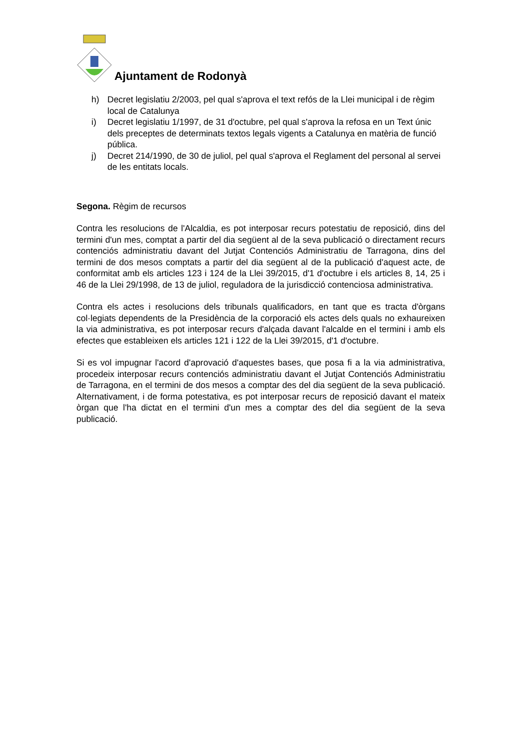Ajuntament de Rodonyà
h) Decret legislatiu 2/2003, pel qual s'aprova el text refós de la Llei municipal i de règim local de Catalunya
i) Decret legislatiu 1/1997, de 31 d'octubre, pel qual s'aprova la refosa en un Text únic dels preceptes de determinats textos legals vigents a Catalunya en matèria de funció pública.
j) Decret 214/1990, de 30 de juliol, pel qual s'aprova el Reglament del personal al servei de les entitats locals.
Segona. Règim de recursos
Contra les resolucions de l'Alcaldia, es pot interposar recurs potestatiu de reposició, dins del termini d'un mes, comptat a partir del dia següent al de la seva publicació o directament recurs contenciós administratiu davant del Jutjat Contenciós Administratiu de Tarragona, dins del termini de dos mesos comptats a partir del dia següent al de la publicació d'aquest acte, de conformitat amb els articles 123 i 124 de la Llei 39/2015, d'1 d'octubre i els articles 8, 14, 25 i 46 de la Llei 29/1998, de 13 de juliol, reguladora de la jurisdicció contenciosa administrativa.
Contra els actes i resolucions dels tribunals qualificadors, en tant que es tracta d'òrgans col·legiats dependents de la Presidència de la corporació els actes dels quals no exhaureixen la via administrativa, es pot interposar recurs d'alçada davant l'alcalde en el termini i amb els efectes que estableixen els articles 121 i 122 de la Llei 39/2015, d'1 d'octubre.
Si es vol impugnar l'acord d'aprovació d'aquestes bases, que posa fi a la via administrativa, procedeix interposar recurs contenciós administratiu davant el Jutjat Contenciós Administratiu de Tarragona, en el termini de dos mesos a comptar des del dia següent de la seva publicació. Alternativament, i de forma potestativa, es pot interposar recurs de reposició davant el mateix òrgan que l'ha dictat en el termini d'un mes a comptar des del dia següent de la seva publicació.